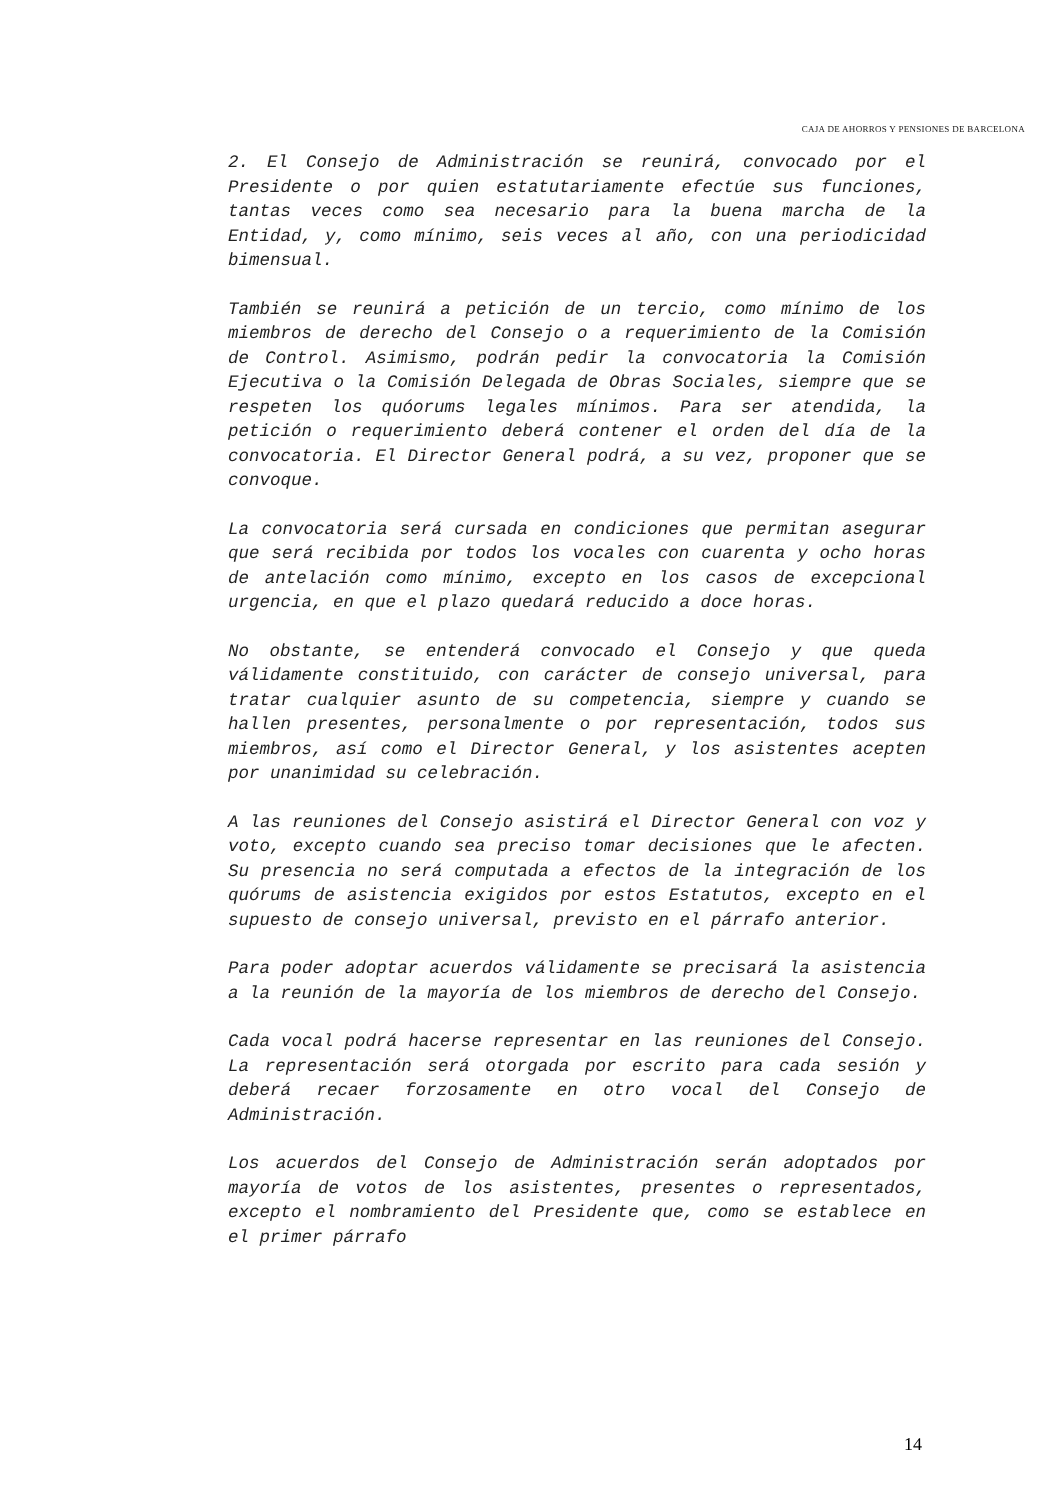CAJA DE AHORROS Y PENSIONES DE BARCELONA
2. El Consejo de Administración se reunirá, convocado por el Presidente o por quien estatutariamente efectúe sus funciones, tantas veces como sea necesario para la buena marcha de la Entidad, y, como mínimo, seis veces al año, con una periodicidad bimensual.
También se reunirá a petición de un tercio, como mínimo de los miembros de derecho del Consejo o a requerimiento de la Comisión de Control. Asimismo, podrán pedir la convocatoria la Comisión Ejecutiva o la Comisión Delegada de Obras Sociales, siempre que se respeten los quóorums legales mínimos. Para ser atendida, la petición o requerimiento deberá contener el orden del día de la convocatoria. El Director General podrá, a su vez, proponer que se convoque.
La convocatoria será cursada en condiciones que permitan asegurar que será recibida por todos los vocales con cuarenta y ocho horas de antelación como mínimo, excepto en los casos de excepcional urgencia, en que el plazo quedará reducido a doce horas.
No obstante, se entenderá convocado el Consejo y que queda válidamente constituido, con carácter de consejo universal, para tratar cualquier asunto de su competencia, siempre y cuando se hallen presentes, personalmente o por representación, todos sus miembros, así como el Director General, y los asistentes acepten por unanimidad su celebración.
A las reuniones del Consejo asistirá el Director General con voz y voto, excepto cuando sea preciso tomar decisiones que le afecten. Su presencia no será computada a efectos de la integración de los quórums de asistencia exigidos por estos Estatutos, excepto en el supuesto de consejo universal, previsto en el párrafo anterior.
Para poder adoptar acuerdos válidamente se precisará la asistencia a la reunión de la mayoría de los miembros de derecho del Consejo.
Cada vocal podrá hacerse representar en las reuniones del Consejo. La representación será otorgada por escrito para cada sesión y deberá recaer forzosamente en otro vocal del Consejo de Administración.
Los acuerdos del Consejo de Administración serán adoptados por mayoría de votos de los asistentes, presentes o representados, excepto el nombramiento del Presidente que, como se establece en el primer párrafo
14